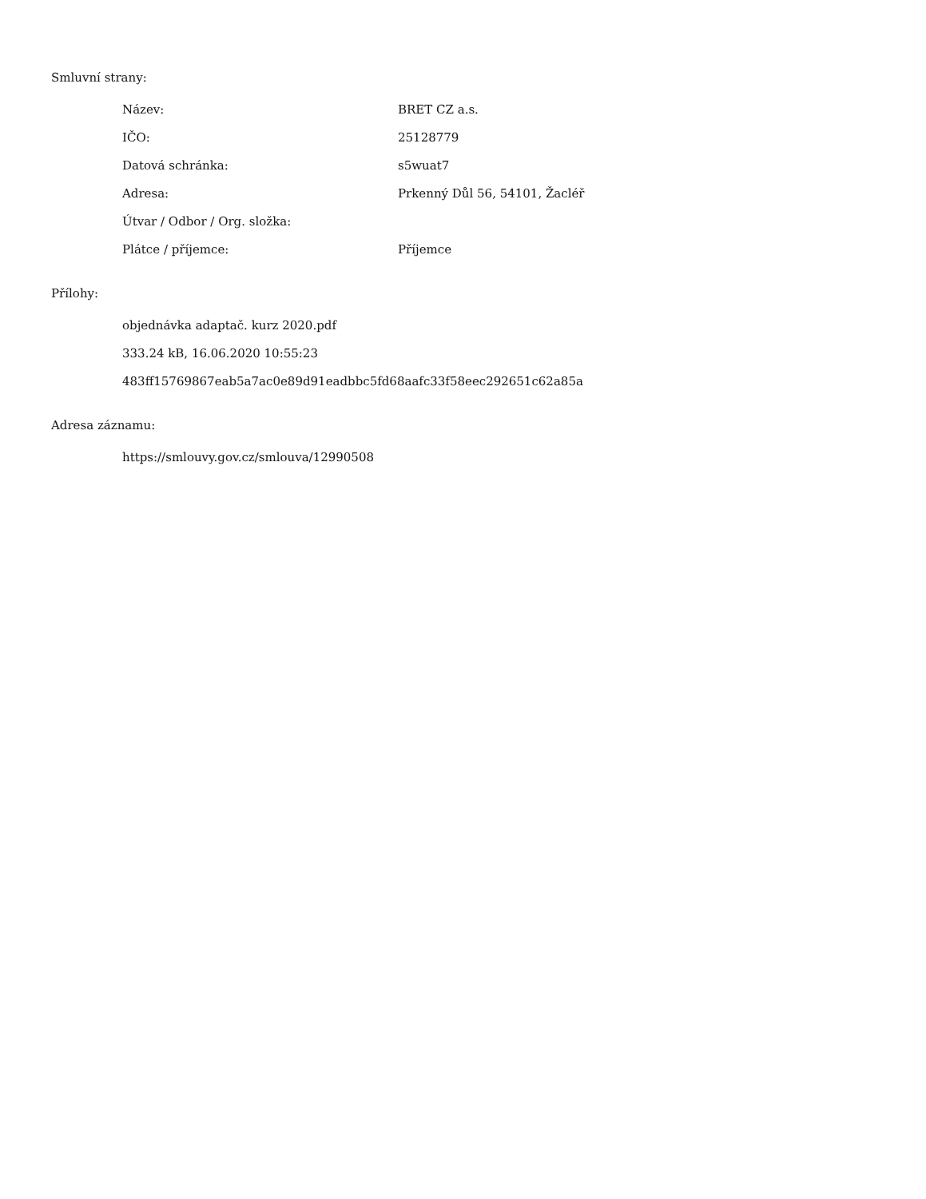Smluvní strany:
| Název: | BRET CZ a.s. |
| IČO: | 25128779 |
| Datová schránka: | s5wuat7 |
| Adresa: | Prkenný Důl 56, 54101, Žacléř |
| Útvar / Odbor / Org. složka: | |
| Plátce / příjemce: | Příjemce |
Přílohy:
objednávka adaptač. kurz 2020.pdf
333.24 kB, 16.06.2020 10:55:23
483ff15769867eab5a7ac0e89d91eadbbc5fd68aafc33f58eec292651c62a85a
Adresa záznamu:
https://smlouvy.gov.cz/smlouva/12990508